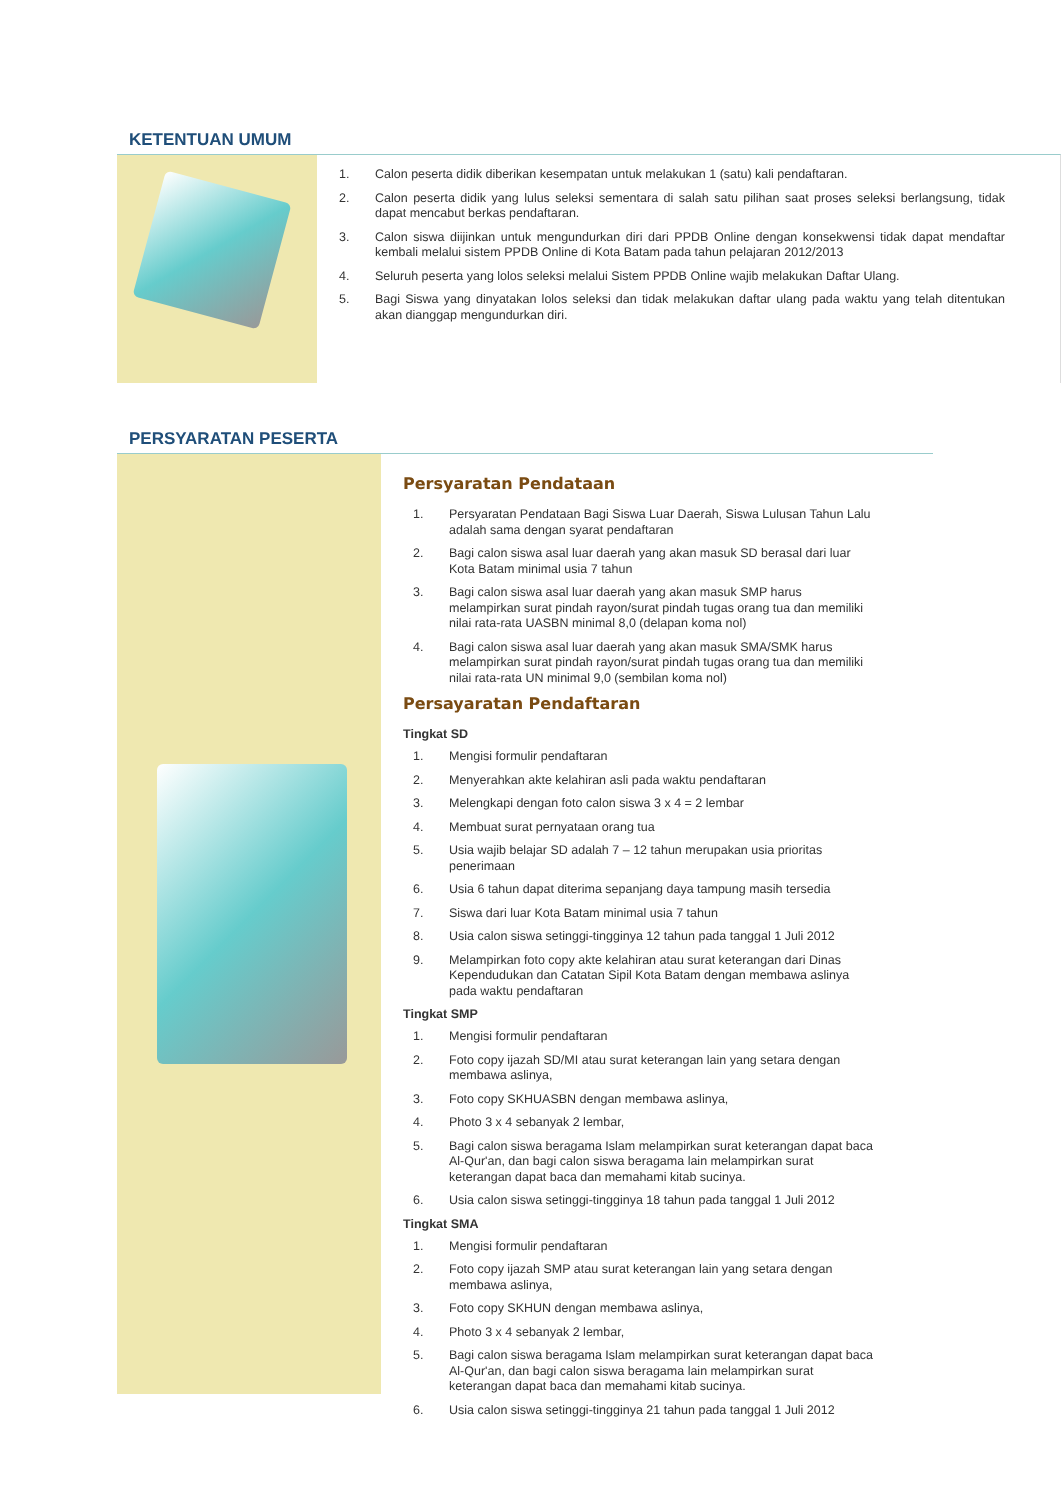KETENTUAN UMUM
1. Calon peserta didik diberikan kesempatan untuk melakukan 1 (satu) kali pendaftaran.
2. Calon peserta didik yang lulus seleksi sementara di salah satu pilihan saat proses seleksi berlangsung, tidak dapat mencabut berkas pendaftaran.
3. Calon siswa diijinkan untuk mengundurkan diri dari PPDB Online dengan konsekwensi tidak dapat mendaftar kembali melalui sistem PPDB Online di Kota Batam pada tahun pelajaran 2012/2013
4. Seluruh peserta yang lolos seleksi melalui Sistem PPDB Online wajib melakukan Daftar Ulang.
5. Bagi Siswa yang dinyatakan lolos seleksi dan tidak melakukan daftar ulang pada waktu yang telah ditentukan akan dianggap mengundurkan diri.
PERSYARATAN PESERTA
Persyaratan Pendataan
1. Persyaratan Pendataan Bagi Siswa Luar Daerah, Siswa Lulusan Tahun Lalu adalah sama dengan syarat pendaftaran
2. Bagi calon siswa asal luar daerah yang akan masuk SD berasal dari luar Kota Batam minimal usia 7 tahun
3. Bagi calon siswa asal luar daerah yang akan masuk SMP harus melampirkan surat pindah rayon/surat pindah tugas orang tua dan memiliki nilai rata-rata UASBN minimal 8,0 (delapan koma nol)
4. Bagi calon siswa asal luar daerah yang akan masuk SMA/SMK harus melampirkan surat pindah rayon/surat pindah tugas orang tua dan memiliki nilai rata-rata UN minimal 9,0 (sembilan koma nol)
Persayaratan Pendaftaran
Tingkat SD
1. Mengisi formulir pendaftaran
2. Menyerahkan akte kelahiran asli pada waktu pendaftaran
3. Melengkapi dengan foto calon siswa 3 x 4 = 2 lembar
4. Membuat surat pernyataan orang tua
5. Usia wajib belajar SD adalah 7 – 12 tahun merupakan usia prioritas penerimaan
6. Usia 6 tahun dapat diterima sepanjang daya tampung masih tersedia
7. Siswa dari luar Kota Batam minimal usia 7 tahun
8. Usia calon siswa setinggi-tingginya 12 tahun pada tanggal 1 Juli 2012
9. Melampirkan foto copy akte kelahiran atau surat keterangan dari Dinas Kependudukan dan Catatan Sipil Kota Batam dengan membawa aslinya pada waktu pendaftaran
Tingkat SMP
1. Mengisi formulir pendaftaran
2. Foto copy ijazah SD/MI atau surat keterangan lain yang setara dengan membawa aslinya,
3. Foto copy SKHUASBN dengan membawa aslinya,
4. Photo 3 x 4 sebanyak 2 lembar,
5. Bagi calon siswa beragama Islam melampirkan surat keterangan dapat baca Al-Qur'an, dan bagi calon siswa beragama lain melampirkan surat keterangan dapat baca dan memahami kitab sucinya.
6. Usia calon siswa setinggi-tingginya 18 tahun pada tanggal 1 Juli 2012
Tingkat SMA
1. Mengisi formulir pendaftaran
2. Foto copy ijazah SMP atau surat keterangan lain yang setara dengan membawa aslinya,
3. Foto copy SKHUN dengan membawa aslinya,
4. Photo 3 x 4 sebanyak 2 lembar,
5. Bagi calon siswa beragama Islam melampirkan surat keterangan dapat baca Al-Qur'an, dan bagi calon siswa beragama lain melampirkan surat keterangan dapat baca dan memahami kitab sucinya.
6. Usia calon siswa setinggi-tingginya 21 tahun pada tanggal 1 Juli 2012